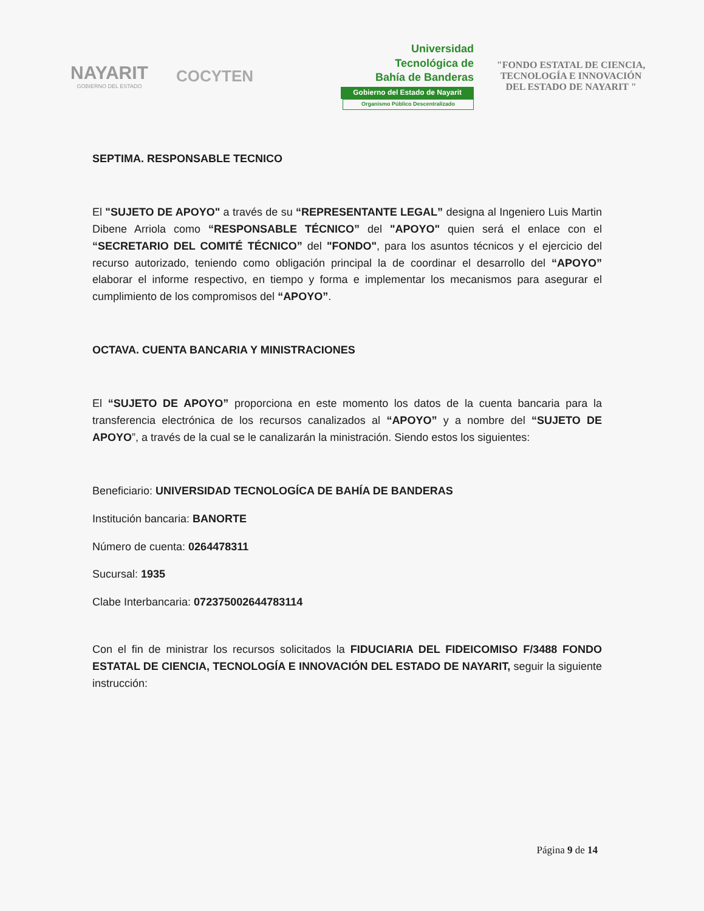NAYARIT
GOBIERNO DEL ESTADO
COCYTEN
Universidad
Tecnológica de
Bahía de Banderas
Gobierno del Estado de Nayarit
Organismo Público Descentralizado
"FONDO ESTATAL DE CIENCIA, TECNOLOGÍA E INNOVACIÓN DEL ESTADO DE NAYARIT "
SEPTIMA. RESPONSABLE TECNICO
El "SUJETO DE APOYO" a través de su “REPRESENTANTE LEGAL” designa al Ingeniero Luis Martin Dibene Arriola como “RESPONSABLE TÉCNICO” del "APOYO" quien será el enlace con el “SECRETARIO DEL COMITÉ TÉCNICO” del "FONDO", para los asuntos técnicos y el ejercicio del recurso autorizado, teniendo como obligación principal la de coordinar el desarrollo del “APOYO” elaborar el informe respectivo, en tiempo y forma e implementar los mecanismos para asegurar el cumplimiento de los compromisos del “APOYO”.
OCTAVA. CUENTA BANCARIA Y MINISTRACIONES
El “SUJETO DE APOYO” proporciona en este momento los datos de la cuenta bancaria para la transferencia electrónica de los recursos canalizados al “APOYO” y a nombre del “SUJETO DE APOYO”, a través de la cual se le canalizarán la ministración. Siendo estos los siguientes:
Beneficiario: UNIVERSIDAD TECNOLOGÍCA DE BAHÍA DE BANDERAS
Institución bancaria: BANORTE
Número de cuenta: 0264478311
Sucursal: 1935
Clabe Interbancaria: 072375002644783114
Con el fin de ministrar los recursos solicitados la FIDUCIARIA DEL FIDEICOMISO F/3488 FONDO ESTATAL DE CIENCIA, TECNOLOGÍA E INNOVACIÓN DEL ESTADO DE NAYARIT, seguir la siguiente instrucción:
Página 9 de 14